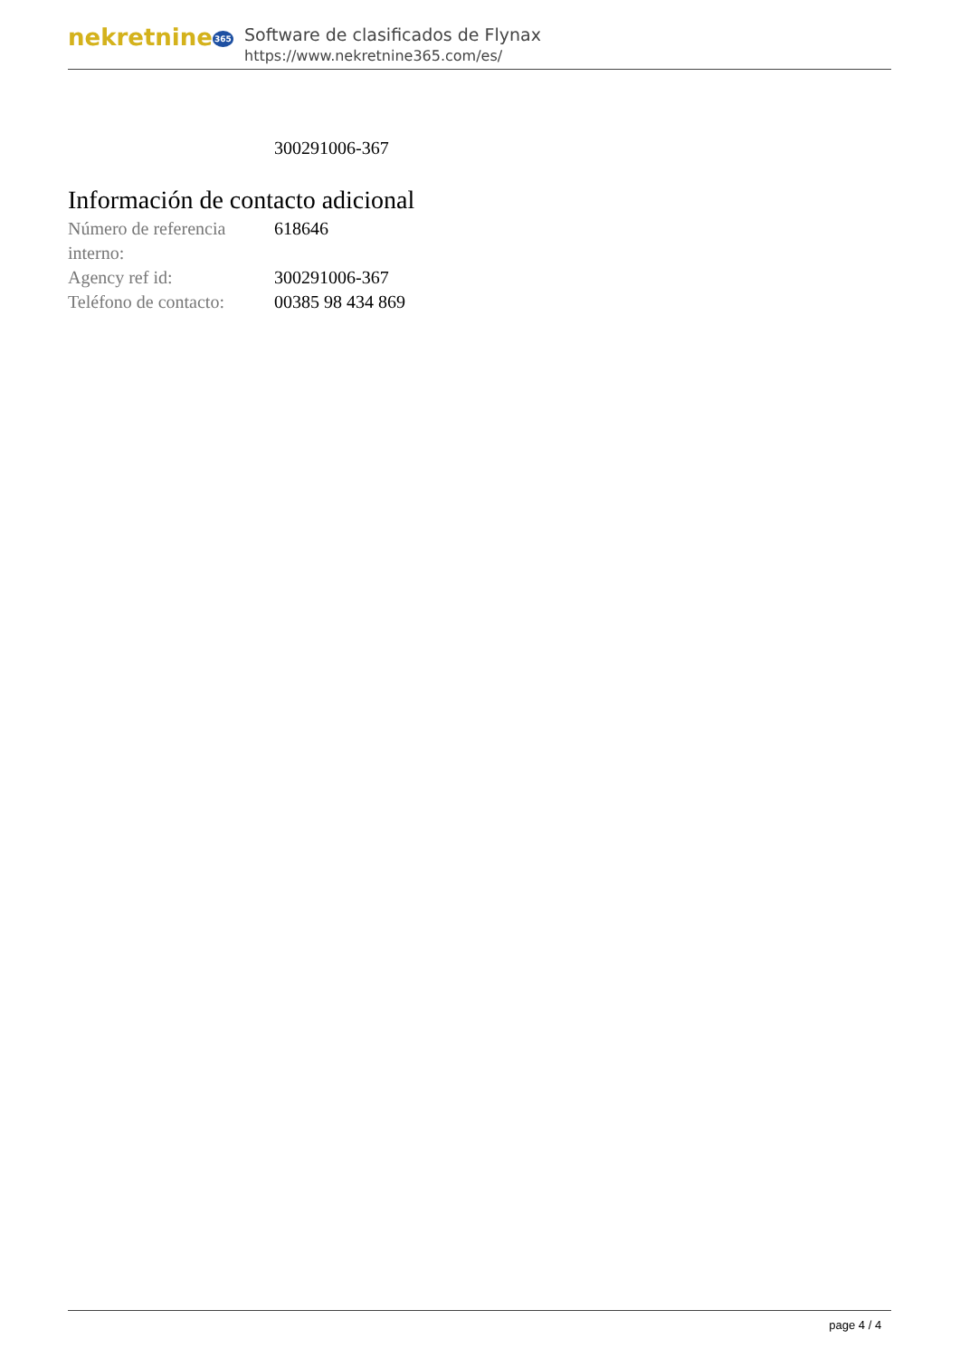nekretnine365
Software de clasificados de Flynax
https://www.nekretnine365.com/es/
| | 300291006-367 |
Información de contacto adicional
| Número de referencia interno: | 618646 |
| Agency ref id: | 300291006-367 |
| Teléfono de contacto: | 00385 98 434 869 |
page 4 / 4